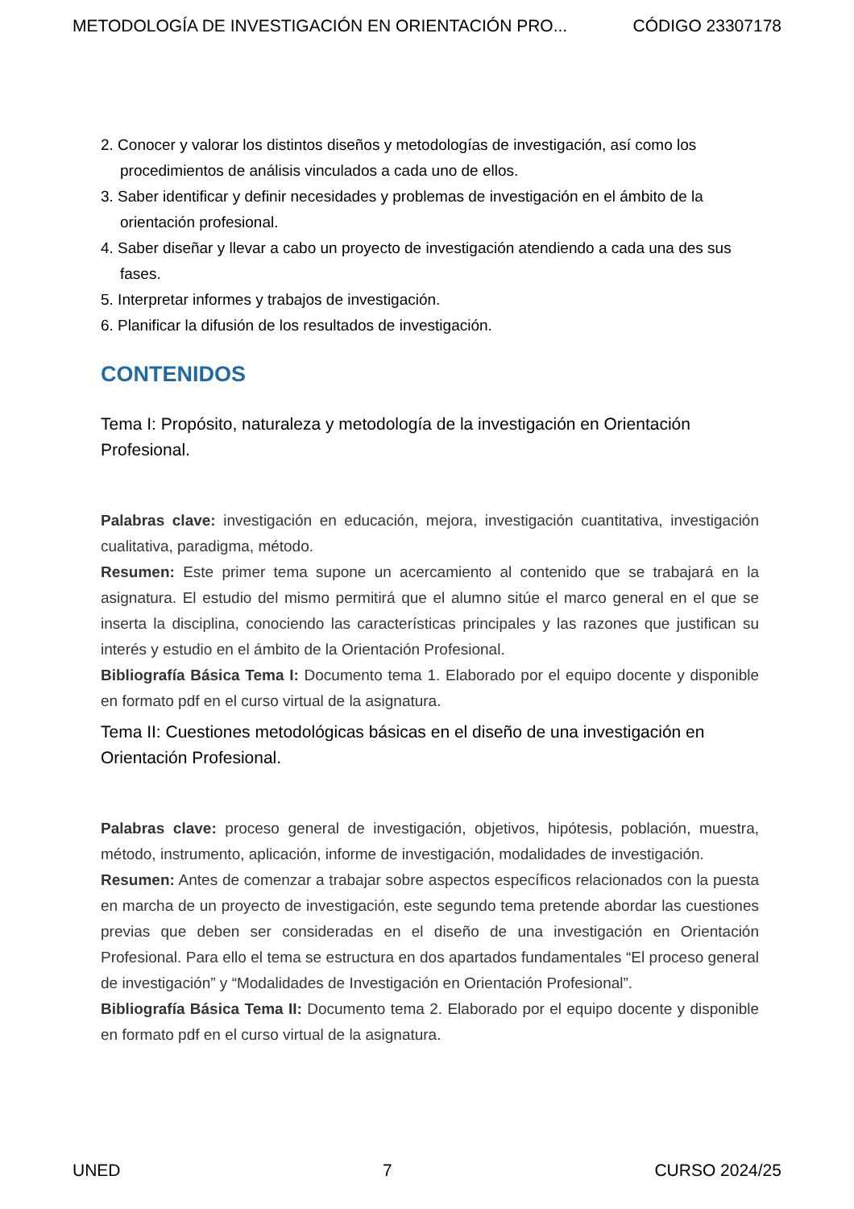METODOLOGÍA DE INVESTIGACIÓN EN ORIENTACIÓN PRO... CÓDIGO 23307178
2. Conocer y valorar los distintos diseños y metodologías de investigación, así como los procedimientos de análisis vinculados a cada uno de ellos.
3. Saber identificar y definir necesidades y problemas de investigación en el ámbito de la orientación profesional.
4. Saber diseñar y llevar a cabo un proyecto de investigación atendiendo a cada una des sus fases.
5. Interpretar informes y trabajos de investigación.
6. Planificar la difusión de los resultados de investigación.
CONTENIDOS
Tema I: Propósito, naturaleza y metodología de la investigación en Orientación Profesional.
Palabras clave: investigación en educación, mejora, investigación cuantitativa, investigación cualitativa, paradigma, método.
Resumen: Este primer tema supone un acercamiento al contenido que se trabajará en la asignatura. El estudio del mismo permitirá que el alumno sitúe el marco general en el que se inserta la disciplina, conociendo las características principales y las razones que justifican su interés y estudio en el ámbito de la Orientación Profesional.
Bibliografía Básica Tema I: Documento tema 1. Elaborado por el equipo docente y disponible en formato pdf en el curso virtual de la asignatura.
Tema II: Cuestiones metodológicas básicas en el diseño de una investigación en Orientación Profesional.
Palabras clave: proceso general de investigación, objetivos, hipótesis, población, muestra, método, instrumento, aplicación, informe de investigación, modalidades de investigación.
Resumen: Antes de comenzar a trabajar sobre aspectos específicos relacionados con la puesta en marcha de un proyecto de investigación, este segundo tema pretende abordar las cuestiones previas que deben ser consideradas en el diseño de una investigación en Orientación Profesional. Para ello el tema se estructura en dos apartados fundamentales “El proceso general de investigación” y “Modalidades de Investigación en Orientación Profesional”.
Bibliografía Básica Tema II: Documento tema 2. Elaborado por el equipo docente y disponible en formato pdf en el curso virtual de la asignatura.
UNED 7 CURSO 2024/25